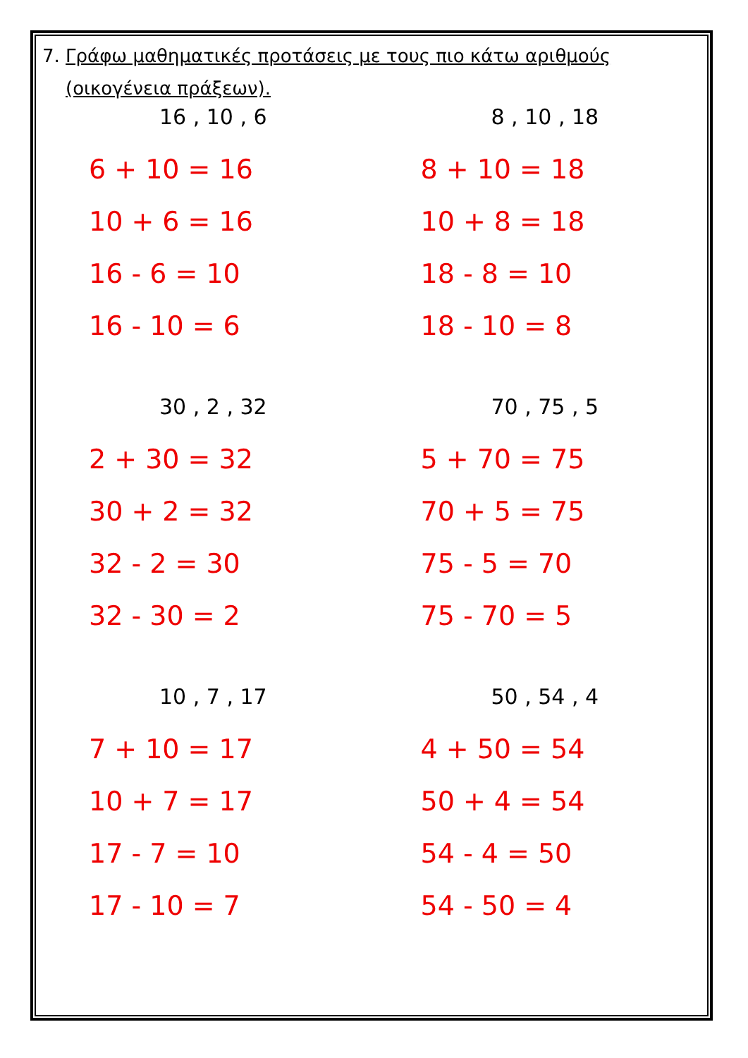7. Γράφω μαθηματικές προτάσεις με τους πιο κάτω αριθμούς
(οικογένεια πράξεων).
16 , 10 , 6
6 + 10 = 16
10 + 6 = 16
16 - 6 = 10
16 - 10 = 6
8 , 10 , 18
8 + 10 = 18
10 + 8 = 18
18 - 8 = 10
18 - 10 = 8
30 , 2 , 32
2 + 30 = 32
30 + 2 = 32
32 - 2 = 30
32 - 30 = 2
70 , 75 , 5
5 + 70 = 75
70 + 5 = 75
75 - 5 = 70
75 - 70 = 5
10 , 7 , 17
7 + 10 = 17
10 + 7 = 17
17 - 7 = 10
17 - 10 = 7
50 , 54 , 4
4 + 50 = 54
50 + 4 = 54
54 - 4 = 50
54 - 50 = 4